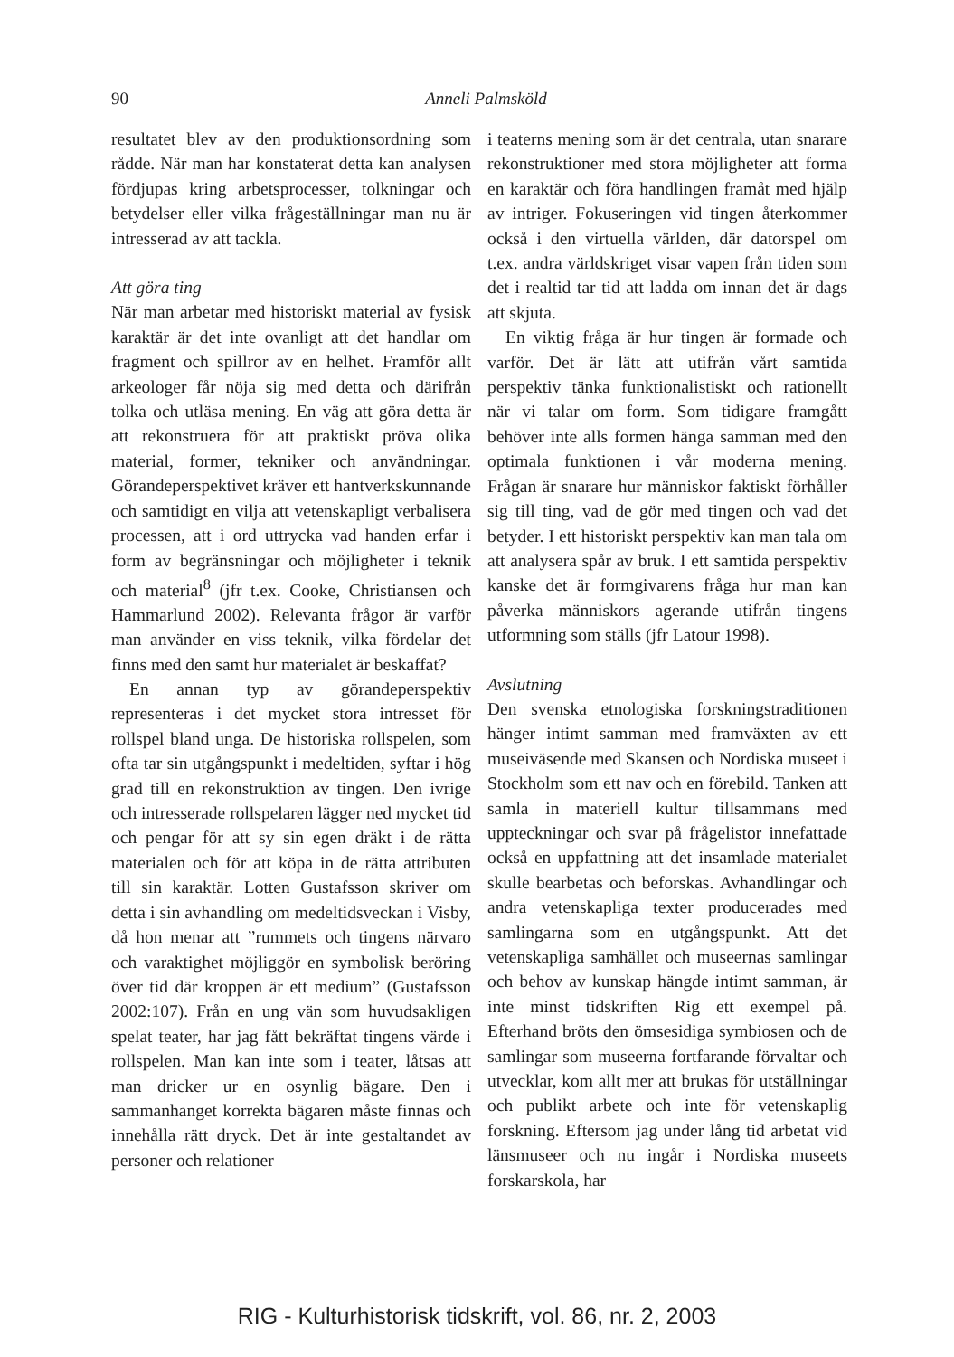90
Anneli Palmsköld
resultatet blev av den produktionsordning som rådde. När man har konstaterat detta kan analysen fördjupas kring arbetsprocesser, tolkningar och betydelser eller vilka frågeställningar man nu är intresserad av att tackla.
Att göra ting
När man arbetar med historiskt material av fysisk karaktär är det inte ovanligt att det handlar om fragment och spillror av en helhet. Framför allt arkeologer får nöja sig med detta och därifrån tolka och utläsa mening. En väg att göra detta är att rekonstruera för att praktiskt pröva olika material, former, tekniker och användningar. Görandeperspektivet kräver ett hantverkskunnande och samtidigt en vilja att vetenskapligt verbalisera processen, att i ord uttrycka vad handen erfar i form av begränsningar och möjligheter i teknik och material<sup>8</sup> (jfr t.ex. Cooke, Christiansen och Hammarlund 2002). Relevanta frågor är varför man använder en viss teknik, vilka fördelar det finns med den samt hur materialet är beskaffat?
En annan typ av görandeperspektiv representeras i det mycket stora intresset för rollspel bland unga. De historiska rollspelen, som ofta tar sin utgångspunkt i medeltiden, syftar i hög grad till en rekonstruktion av tingen. Den ivrige och intresserade rollspelaren lägger ned mycket tid och pengar för att sy sin egen dräkt i de rätta materialen och för att köpa in de rätta attributen till sin karaktär. Lotten Gustafsson skriver om detta i sin avhandling om medeltidsveckan i Visby, då hon menar att ”rummets och tingens närvaro och varaktighet möjliggör en symbolisk beröring över tid där kroppen är ett medium” (Gustafsson 2002:107). Från en ung vän som huvudsakligen spelat teater, har jag fått bekräftat tingens värde i rollspelen. Man kan inte som i teater, låtsas att man dricker ur en osynlig bägare. Den i sammanhanget korrekta bägaren måste finnas och innehålla rätt dryck. Det är inte gestaltandet av personer och relationer
i teaterns mening som är det centrala, utan snarare rekonstruktioner med stora möjligheter att forma en karaktär och föra handlingen framåt med hjälp av intriger. Fokuseringen vid tingen återkommer också i den virtuella världen, där datorspel om t.ex. andra världskriget visar vapen från tiden som det i realtid tar tid att ladda om innan det är dags att skjuta.
En viktig fråga är hur tingen är formade och varför. Det är lätt att utifrån vårt samtida perspektiv tänka funktionalistiskt och rationellt när vi talar om form. Som tidigare framgått behöver inte alls formen hänga samman med den optimala funktionen i vår moderna mening. Frågan är snarare hur människor faktiskt förhåller sig till ting, vad de gör med tingen och vad det betyder. I ett historiskt perspektiv kan man tala om att analysera spår av bruk. I ett samtida perspektiv kanske det är formgivarens fråga hur man kan påverka människors agerande utifrån tingens utformning som ställs (jfr Latour 1998).
Avslutning
Den svenska etnologiska forskningstraditionen hänger intimt samman med framväxten av ett museiväsende med Skansen och Nordiska museet i Stockholm som ett nav och en förebild. Tanken att samla in materiell kultur tillsammans med uppteckningar och svar på frågelistor innefattade också en uppfattning att det insamlade materialet skulle bearbetas och beforskas. Avhandlingar och andra vetenskapliga texter producerades med samlingarna som en utgångspunkt. Att det vetenskapliga samhället och museernas samlingar och behov av kunskap hängde intimt samman, är inte minst tidskriften Rig ett exempel på. Efterhand bröts den ömsesidiga symbiosen och de samlingar som museerna fortfarande förvaltar och utvecklar, kom allt mer att brukas för utställningar och publikt arbete och inte för vetenskaplig forskning. Eftersom jag under lång tid arbetat vid länsmuseer och nu ingår i Nordiska museets forskarskola, har
RIG - Kulturhistorisk tidskrift, vol. 86, nr. 2, 2003